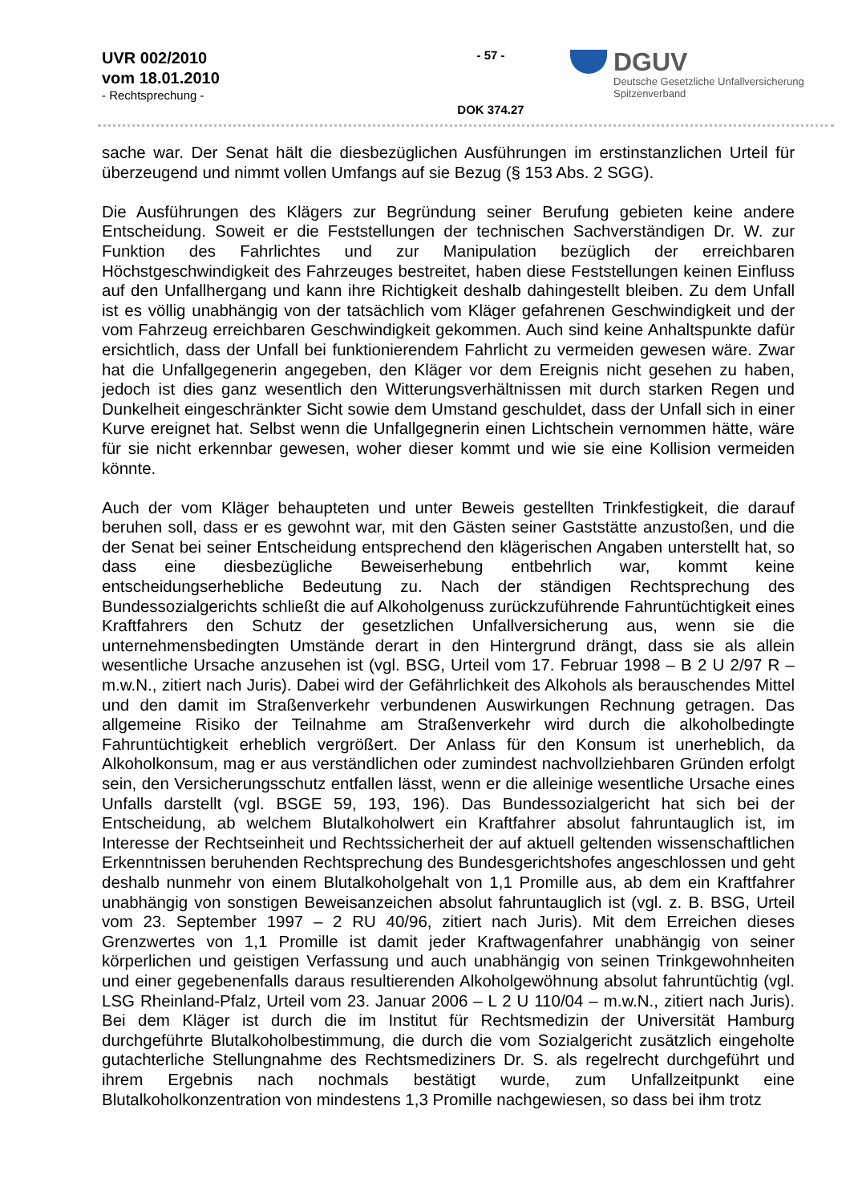UVR 002/2010
vom 18.01.2010
- Rechtsprechung -
- 57 -
DOK 374.27
DGUV
Deutsche Gesetzliche Unfallversicherung
Spitzenverband
sache war. Der Senat hält die diesbezüglichen Ausführungen im erstinstanzlichen Urteil für überzeugend und nimmt vollen Umfangs auf sie Bezug (§ 153 Abs. 2 SGG).
Die Ausführungen des Klägers zur Begründung seiner Berufung gebieten keine andere Entscheidung. Soweit er die Feststellungen der technischen Sachverständigen Dr. W. zur Funktion des Fahrlichtes und zur Manipulation bezüglich der erreichbaren Höchstgeschwindigkeit des Fahrzeuges bestreitet, haben diese Feststellungen keinen Einfluss auf den Unfallhergang und kann ihre Richtigkeit deshalb dahingestellt bleiben. Zu dem Unfall ist es völlig unabhängig von der tatsächlich vom Kläger gefahrenen Geschwindigkeit und der vom Fahrzeug erreichbaren Geschwindigkeit gekommen. Auch sind keine Anhaltspunkte dafür ersichtlich, dass der Unfall bei funktionierendem Fahrlicht zu vermeiden gewesen wäre. Zwar hat die Unfallgegenerin angegeben, den Kläger vor dem Ereignis nicht gesehen zu haben, jedoch ist dies ganz wesentlich den Witterungsverhältnissen mit durch starken Regen und Dunkelheit eingeschränkter Sicht sowie dem Umstand geschuldet, dass der Unfall sich in einer Kurve ereignet hat. Selbst wenn die Unfallgegnerin einen Lichtschein vernommen hätte, wäre für sie nicht erkennbar gewesen, woher dieser kommt und wie sie eine Kollision vermeiden könnte.
Auch der vom Kläger behaupteten und unter Beweis gestellten Trinkfestigkeit, die darauf beruhen soll, dass er es gewohnt war, mit den Gästen seiner Gaststätte anzustoßen, und die der Senat bei seiner Entscheidung entsprechend den klägerischen Angaben unterstellt hat, so dass eine diesbezügliche Beweiserhebung entbehrlich war, kommt keine entscheidungserhebliche Bedeutung zu. Nach der ständigen Rechtsprechung des Bundessozialgerichts schließt die auf Alkoholgenuss zurückzuführende Fahruntüchtigkeit eines Kraftfahrers den Schutz der gesetzlichen Unfallversicherung aus, wenn sie die unternehmensbedingten Umstände derart in den Hintergrund drängt, dass sie als allein wesentliche Ursache anzusehen ist (vgl. BSG, Urteil vom 17. Februar 1998 – B 2 U 2/97 R – m.w.N., zitiert nach Juris). Dabei wird der Gefährlichkeit des Alkohols als berauschendes Mittel und den damit im Straßenverkehr verbundenen Auswirkungen Rechnung getragen. Das allgemeine Risiko der Teilnahme am Straßenverkehr wird durch die alkoholbedingte Fahruntüchtigkeit erheblich vergrößert. Der Anlass für den Konsum ist unerheblich, da Alkoholkonsum, mag er aus verständlichen oder zumindest nachvollziehbaren Gründen erfolgt sein, den Versicherungsschutz entfallen lässt, wenn er die alleinige wesentliche Ursache eines Unfalls darstellt (vgl. BSGE 59, 193, 196). Das Bundessozialgericht hat sich bei der Entscheidung, ab welchem Blutalkoholwert ein Kraftfahrer absolut fahruntauglich ist, im Interesse der Rechtseinheit und Rechtssicherheit der auf aktuell geltenden wissenschaftlichen Erkenntnissen beruhenden Rechtsprechung des Bundesgerichtshofes angeschlossen und geht deshalb nunmehr von einem Blutalkoholgehalt von 1,1 Promille aus, ab dem ein Kraftfahrer unabhängig von sonstigen Beweisanzeichen absolut fahruntauglich ist (vgl. z. B. BSG, Urteil vom 23. September 1997 – 2 RU 40/96, zitiert nach Juris). Mit dem Erreichen dieses Grenzwertes von 1,1 Promille ist damit jeder Kraftwagenfahrer unabhängig von seiner körperlichen und geistigen Verfassung und auch unabhängig von seinen Trinkgewohnheiten und einer gegebenenfalls daraus resultierenden Alkoholgewöhnung absolut fahruntüchtig (vgl. LSG Rheinland-Pfalz, Urteil vom 23. Januar 2006 – L 2 U 110/04 – m.w.N., zitiert nach Juris). Bei dem Kläger ist durch die im Institut für Rechtsmedizin der Universität Hamburg durchgeführte Blutalkoholbestimmung, die durch die vom Sozialgericht zusätzlich eingeholte gutachterliche Stellungnahme des Rechtsmediziners Dr. S. als regelrecht durchgeführt und ihrem Ergebnis nach nochmals bestätigt wurde, zum Unfallzeitpunkt eine Blutalkoholkonzentration von mindestens 1,3 Promille nachgewiesen, so dass bei ihm trotz